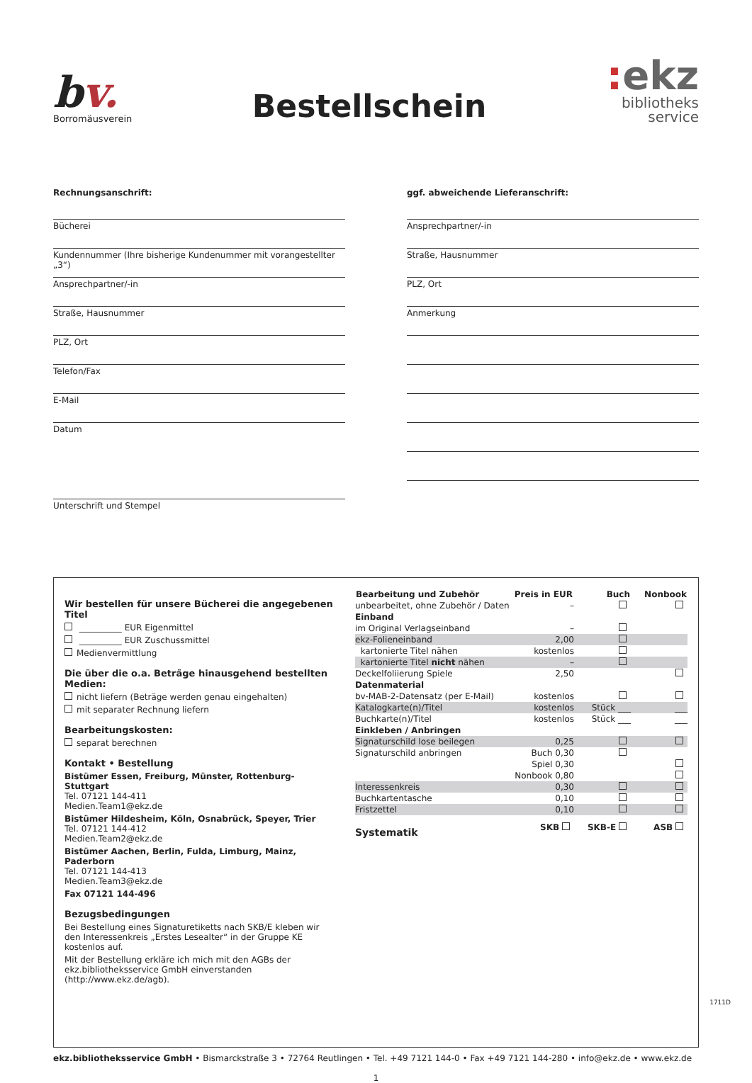bv.
Borromäusverein
Bestellschein
: ekz
bibliotheks
service
Rechnungsanschrift:
Bücherei
Kundennummer (Ihre bisherige Kundenummer mit vorangestellter „3“)
Ansprechpartner/-in
Straße, Hausnummer
PLZ, Ort
Telefon/Fax
E-Mail
Datum
Unterschrift und Stempel
ggf. abweichende Lieferanschrift:
Ansprechpartner/-in
Straße, Hausnummer
PLZ, Ort
Anmerkung
Wir bestellen für unsere Bücherei die angegebenen Titel
__________ EUR Eigenmittel
__________ EUR Zuschussmittel
Medienvermittlung
Die über die o.a. Beträge hinausgehend bestellten Medien:
nicht liefern (Beträge werden genau eingehalten)
mit separater Rechnung liefern
Bearbeitungskosten:
separat berechnen
Kontakt • Bestellung
Bistümer Essen, Freiburg, Münster, Rottenburg-Stuttgart
Tel. 07121 144-411
Medien.Team1@ekz.de
Bistümer Hildesheim, Köln, Osnabrück, Speyer, Trier
Tel. 07121 144-412
Medien.Team2@ekz.de
Bistümer Aachen, Berlin, Fulda, Limburg, Mainz, Paderborn
Tel. 07121 144-413
Medien.Team3@ekz.de
Fax 07121 144-496
Bezugsbedingungen
Bei Bestellung eines Signaturetiketts nach SKB/E kleben wir den Interessenkreis „Erstes Lesealter“ in der Gruppe KE kostenlos auf.
Mit der Bestellung erkläre ich mich mit den AGBs der ekz.bibliotheksservice GmbH einverstanden (http://www.ekz.de/agb).
| Bearbeitung und Zubehör | Preis in EUR | Buch | Nonbook |
| --- | --- | --- | --- |
| unbearbeitet, ohne Zubehör / Daten | – | | |
| Einband | | | |
| im Original Verlagseinband | – | | |
| ekz-Folieneinband | 2,00 | | |
| kartonierte Titel nähen | kostenlos | | |
| kartonierte Titel nicht nähen | – | | |
| Deckelfoliierung Spiele | 2,50 | | |
| Datenmaterial | | | |
| bv-MAB-2-Datensatz (per E-Mail) | kostenlos | | |
| Katalogkarte(n)/Titel | kostenlos | Stück ___ | ___ |
| Buchkarte(n)/Titel | kostenlos | Stück ___ | ___ |
| Einkleben / Anbringen | | | |
| Signaturschild lose beilegen | 0,25 | | |
| Signaturschild anbringen | Buch 0,30 | | |
| | Spiel 0,30 | | |
| | Nonbook 0,80 | | |
| Interessenkreis | 0,30 | | |
| Buchkartentasche | 0,10 | | |
| Fristzettel | 0,10 | | |
| Systematik | SKB | SKB-E | ASB |
ekz.bibliotheksservice GmbH • Bismarckstraße 3 • 72764 Reutlingen • Tel. +49 7121 144-0 • Fax +49 7121 144-280 • info@ekz.de • www.ekz.de
1
1711D